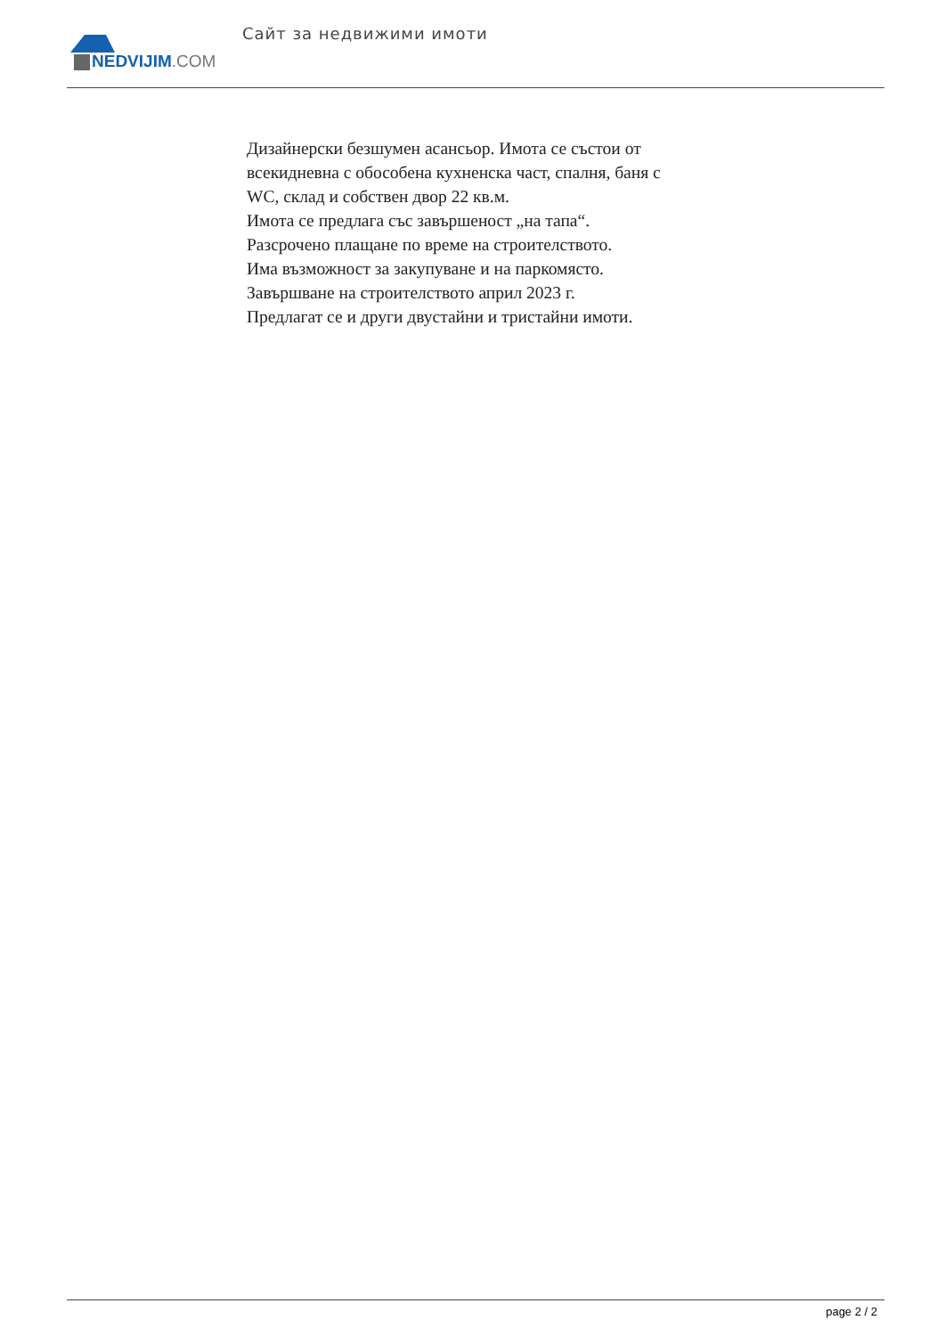NEDVIJIM.COM
Сайт за недвижими имоти
Дизайнерски безшумен асансьор. Имота се състои от всекидневна с обособена кухненска част, спалня, баня с WC, склад и собствен двор 22 кв.м.
Имота се предлага със завършеност „на тапа“.
Разсрочено плащане по време на строителството.
Има възможност за закупуване и на паркомясто.
Завършване на строителството април 2023 г.
Предлагат се и други двустайни и тристайни имоти.
page 2 / 2